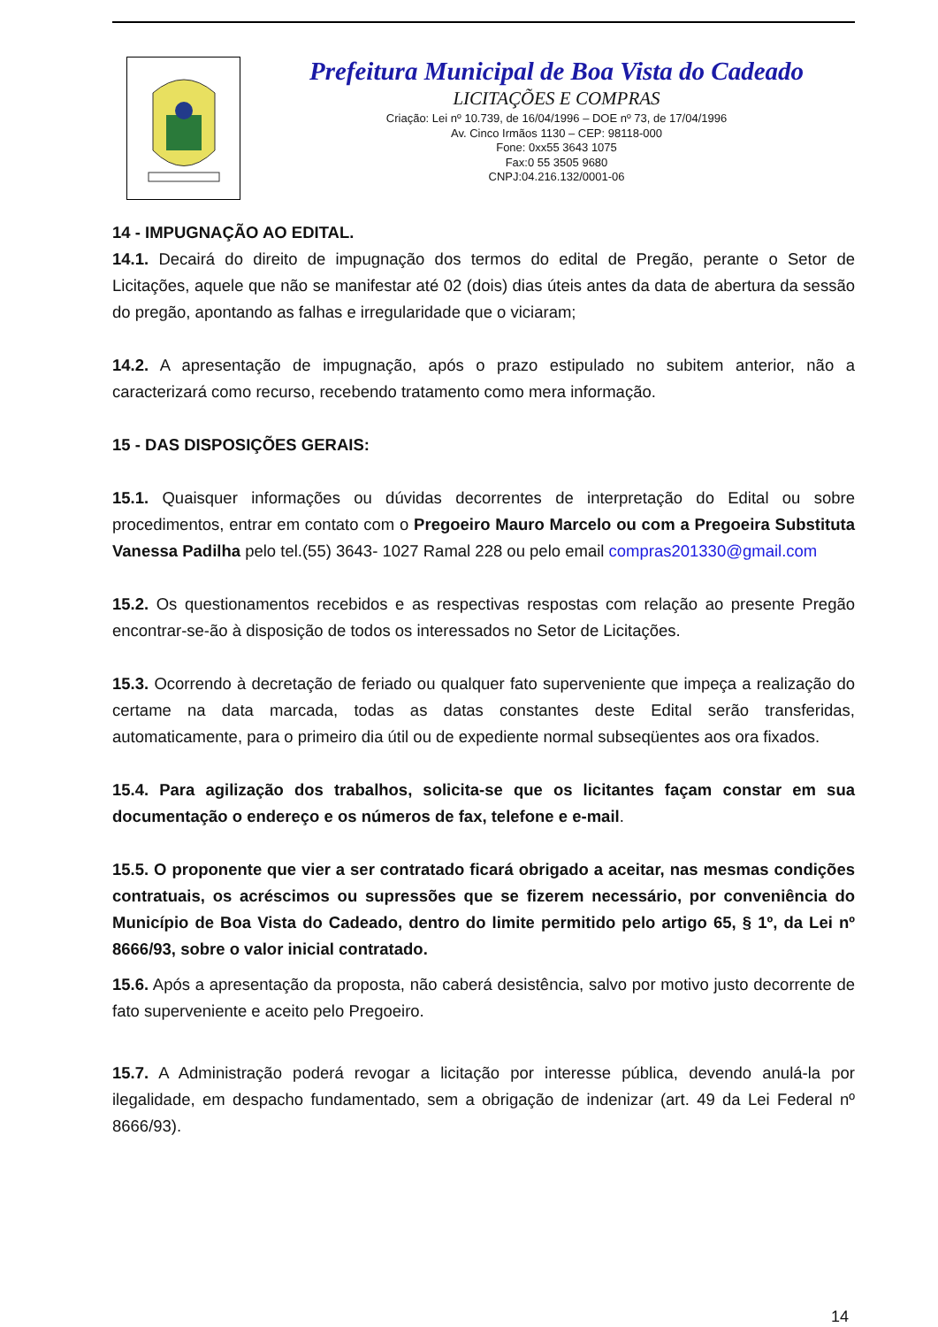Prefeitura Municipal de Boa Vista do Cadeado
LICITAÇÕES E COMPRAS
Criação: Lei nº 10.739, de 16/04/1996 – DOE nº 73, de 17/04/1996
Av. Cinco Irmãos 1130 – CEP: 98118-000
Fone: 0xx55 3643 1075
Fax:0 55 3505 9680
CNPJ:04.216.132/0001-06
14 - IMPUGNAÇÃO AO EDITAL.
14.1. Decairá do direito de impugnação dos termos do edital de Pregão, perante o Setor de Licitações, aquele que não se manifestar até 02 (dois) dias úteis antes da data de abertura da sessão do pregão, apontando as falhas e irregularidade que o viciaram;
14.2. A apresentação de impugnação, após o prazo estipulado no subitem anterior, não a caracterizará como recurso, recebendo tratamento como mera informação.
15 - DAS DISPOSIÇÕES GERAIS:
15.1. Quaisquer informações ou dúvidas decorrentes de interpretação do Edital ou sobre procedimentos, entrar em contato com o Pregoeiro Mauro Marcelo ou com a Pregoeira Substituta Vanessa Padilha pelo tel.(55) 3643- 1027 Ramal 228 ou pelo email compras201330@gmail.com
15.2. Os questionamentos recebidos e as respectivas respostas com relação ao presente Pregão encontrar-se-ão à disposição de todos os interessados no Setor de Licitações.
15.3. Ocorrendo à decretação de feriado ou qualquer fato superveniente que impeça a realização do certame na data marcada, todas as datas constantes deste Edital serão transferidas, automaticamente, para o primeiro dia útil ou de expediente normal subseqüentes aos ora fixados.
15.4. Para agilização dos trabalhos, solicita-se que os licitantes façam constar em sua documentação o endereço e os números de fax, telefone e e-mail.
15.5. O proponente que vier a ser contratado ficará obrigado a aceitar, nas mesmas condições contratuais, os acréscimos ou supressões que se fizerem necessário, por conveniência do Município de Boa Vista do Cadeado, dentro do limite permitido pelo artigo 65, § 1º, da Lei nº 8666/93, sobre o valor inicial contratado.
15.6. Após a apresentação da proposta, não caberá desistência, salvo por motivo justo decorrente de fato superveniente e aceito pelo Pregoeiro.
15.7. A Administração poderá revogar a licitação por interesse pública, devendo anulá-la por ilegalidade, em despacho fundamentado, sem a obrigação de indenizar (art. 49 da Lei Federal nº 8666/93).
14